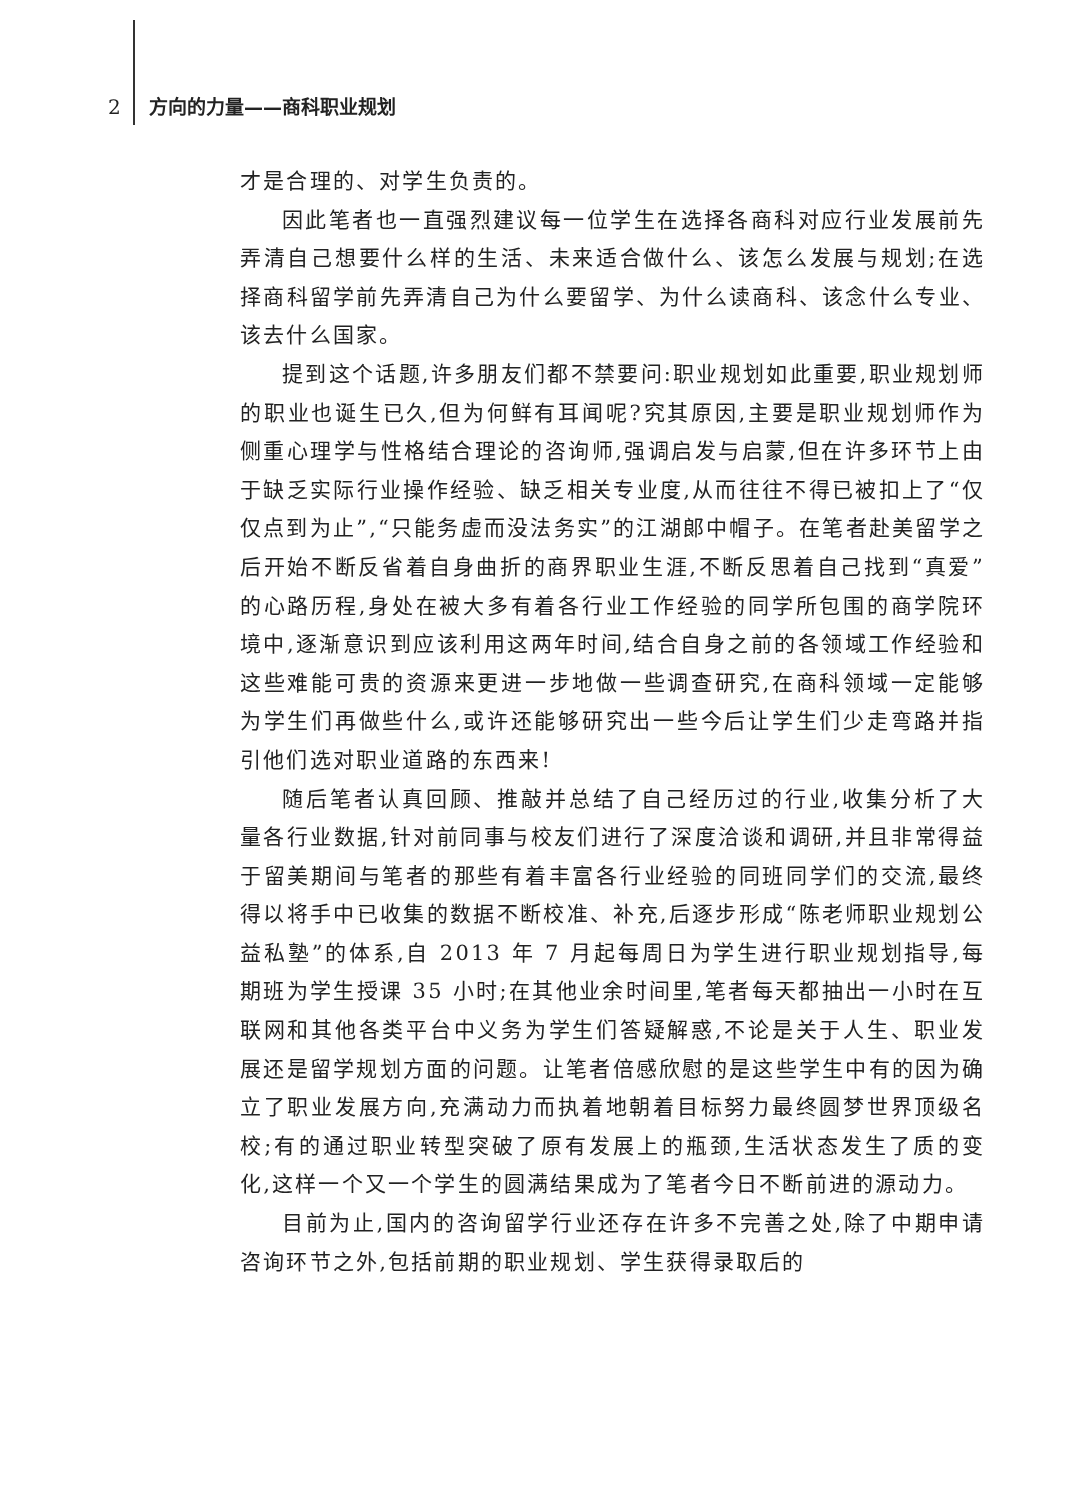2 方向的力量——商科职业规划
才是合理的、对学生负责的。
因此笔者也一直强烈建议每一位学生在选择各商科对应行业发展前先弄清自己想要什么样的生活、未来适合做什么、该怎么发展与规划;在选择商科留学前先弄清自己为什么要留学、为什么读商科、该念什么专业、该去什么国家。
提到这个话题,许多朋友们都不禁要问:职业规划如此重要,职业规划师的职业也诞生已久,但为何鲜有耳闻呢?究其原因,主要是职业规划师作为侧重心理学与性格结合理论的咨询师,强调启发与启蒙,但在许多环节上由于缺乏实际行业操作经验、缺乏相关专业度,从而往往不得已被扣上了“仅仅点到为止”,“只能务虚而没法务实”的江湖郎中帽子。在笔者赴美留学之后开始不断反省着自身曲折的商界职业生涯,不断反思着自己找到“真爱”的心路历程,身处在被大多有着各行业工作经验的同学所包围的商学院环境中,逐渐意识到应该利用这两年时间,结合自身之前的各领域工作经验和这些难能可贵的资源来更进一步地做一些调查研究,在商科领域一定能够为学生们再做些什么,或许还能够研究出一些今后让学生们少走弯路并指引他们选对职业道路的东西来!
随后笔者认真回顾、推敲并总结了自己经历过的行业,收集分析了大量各行业数据,针对前同事与校友们进行了深度洽谈和调研,并且非常得益于留美期间与笔者的那些有着丰富各行业经验的同班同学们的交流,最终得以将手中已收集的数据不断校准、补充,后逐步形成“陈老师职业规划公益私塾”的体系,自 2013 年 7 月起每周日为学生进行职业规划指导,每期班为学生授课 35 小时;在其他业余时间里,笔者每天都抽出一小时在互联网和其他各类平台中义务为学生们答疑解惑,不论是关于人生、职业发展还是留学规划方面的问题。让笔者倍感欣慰的是这些学生中有的因为确立了职业发展方向,充满动力而执着地朝着目标努力最终圆梦世界顶级名校;有的通过职业转型突破了原有发展上的瓶颈,生活状态发生了质的变化,这样一个又一个学生的圆满结果成为了笔者今日不断前进的源动力。
目前为止,国内的咨询留学行业还存在许多不完善之处,除了中期申请咨询环节之外,包括前期的职业规划、学生获得录取后的